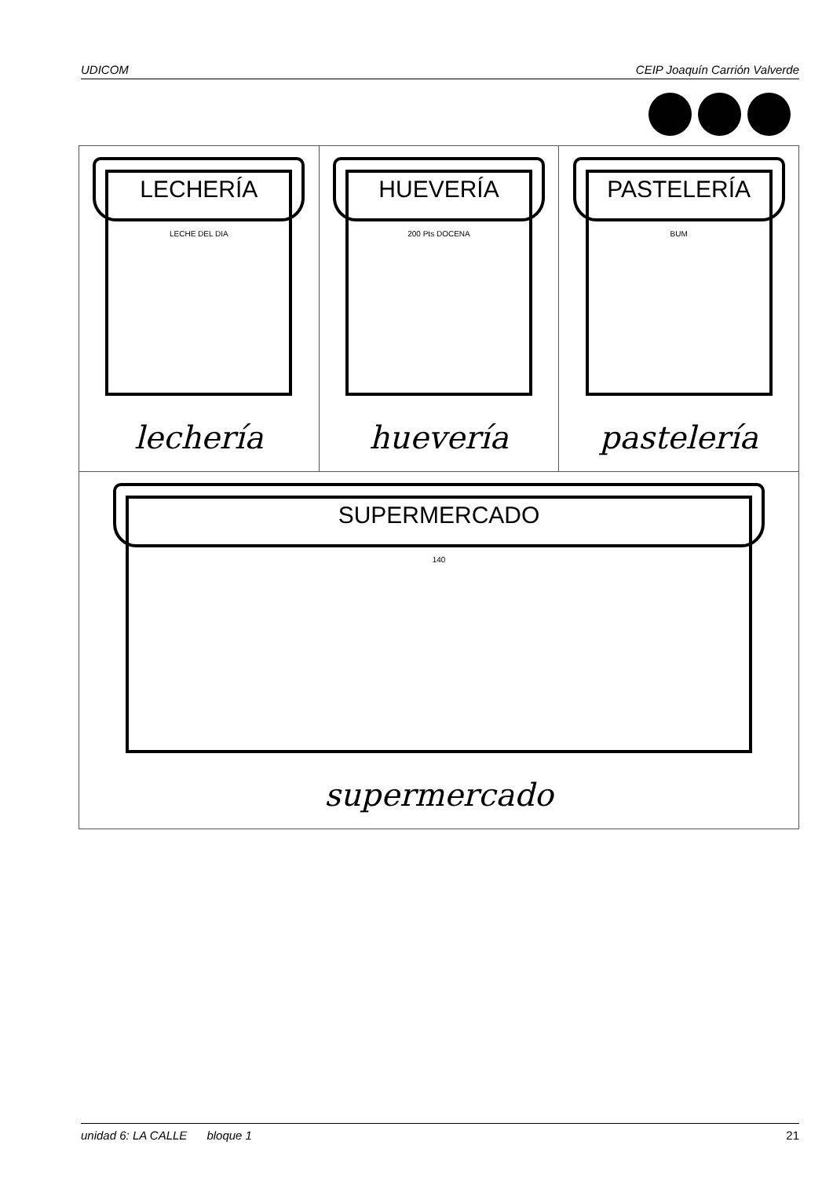UDICOM CEIP Joaquín Carrión Valverde
| LECHERÍA LECHE DEL DIA lechería | HUEVERÍA 200 Pts DOCENA huevería | PASTELERÍA BUM pastelería |
| SUPERMERCADO 140 supermercado | | |
unidad 6: LA CALLE bloque 1 21